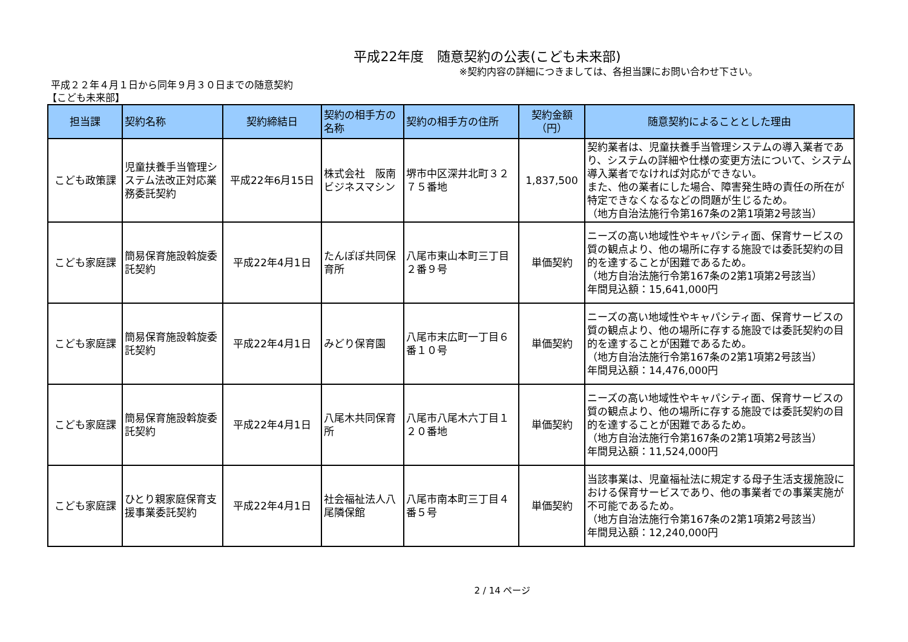平成22年度　随意契約の公表(こども未来部)
※契約内容の詳細につきましては、各担当課にお問い合わせ下さい。
平成２２年４月１日から同年９月３０日までの随意契約
【こども未来部】
| 担当課 | 契約名称 | 契約締結日 | 契約の相手方の名称 | 契約の相手方の住所 | 契約金額（円） | 随意契約によることとした理由 |
| --- | --- | --- | --- | --- | --- | --- |
| こども政策課 | 児童扶養手当管理システム法改正対応業務委託契約 | 平成22年6月15日 | 株式会社 阪南ビジネスマシン | 堺市中区深井北町３２７５番地 | 1,837,500 | 契約業者は、児童扶養手当管理システムの導入業者であり、システムの詳細や仕様の変更方法について、システム導入業者でなければ対応ができない。 また、他の業者にした場合、障害発生時の責任の所在が特定できなくなるなどの問題が生じるため。 （地方自治法施行令第167条の2第1項第2号該当） |
| こども家庭課 | 簡易保育施設斡旋委託契約 | 平成22年4月1日 | たんぽぽ共同保育所 | 八尾市東山本町三丁目２番９号 | 単価契約 | ニーズの高い地域性やキャパシティ面、保育サービスの質の観点より、他の場所に存する施設では委託契約の目的を達することが困難であるため。 （地方自治法施行令第167条の2第1項第2号該当） 年間見込額：15,641,000円 |
| こども家庭課 | 簡易保育施設斡旋委託契約 | 平成22年4月1日 | みどり保育園 | 八尾市末広町一丁目６番１０号 | 単価契約 | ニーズの高い地域性やキャパシティ面、保育サービスの質の観点より、他の場所に存する施設では委託契約の目的を達することが困難であるため。 （地方自治法施行令第167条の2第1項第2号該当） 年間見込額：14,476,000円 |
| こども家庭課 | 簡易保育施設斡旋委託契約 | 平成22年4月1日 | 八尾木共同保育所 | 八尾市八尾木六丁目１２０番地 | 単価契約 | ニーズの高い地域性やキャパシティ面、保育サービスの質の観点より、他の場所に存する施設では委託契約の目的を達することが困難であるため。 （地方自治法施行令第167条の2第1項第2号該当） 年間見込額：11,524,000円 |
| こども家庭課 | ひとり親家庭保育支援事業委託契約 | 平成22年4月1日 | 社会福祉法人八尾隣保館 | 八尾市南本町三丁目４番５号 | 単価契約 | 当該事業は、児童福祉法に規定する母子生活支援施設における保育サービスであり、他の事業者での事業実施が不可能であるため。 （地方自治法施行令第167条の2第1項第2号該当） 年間見込額：12,240,000円 |
2 / 14 ページ